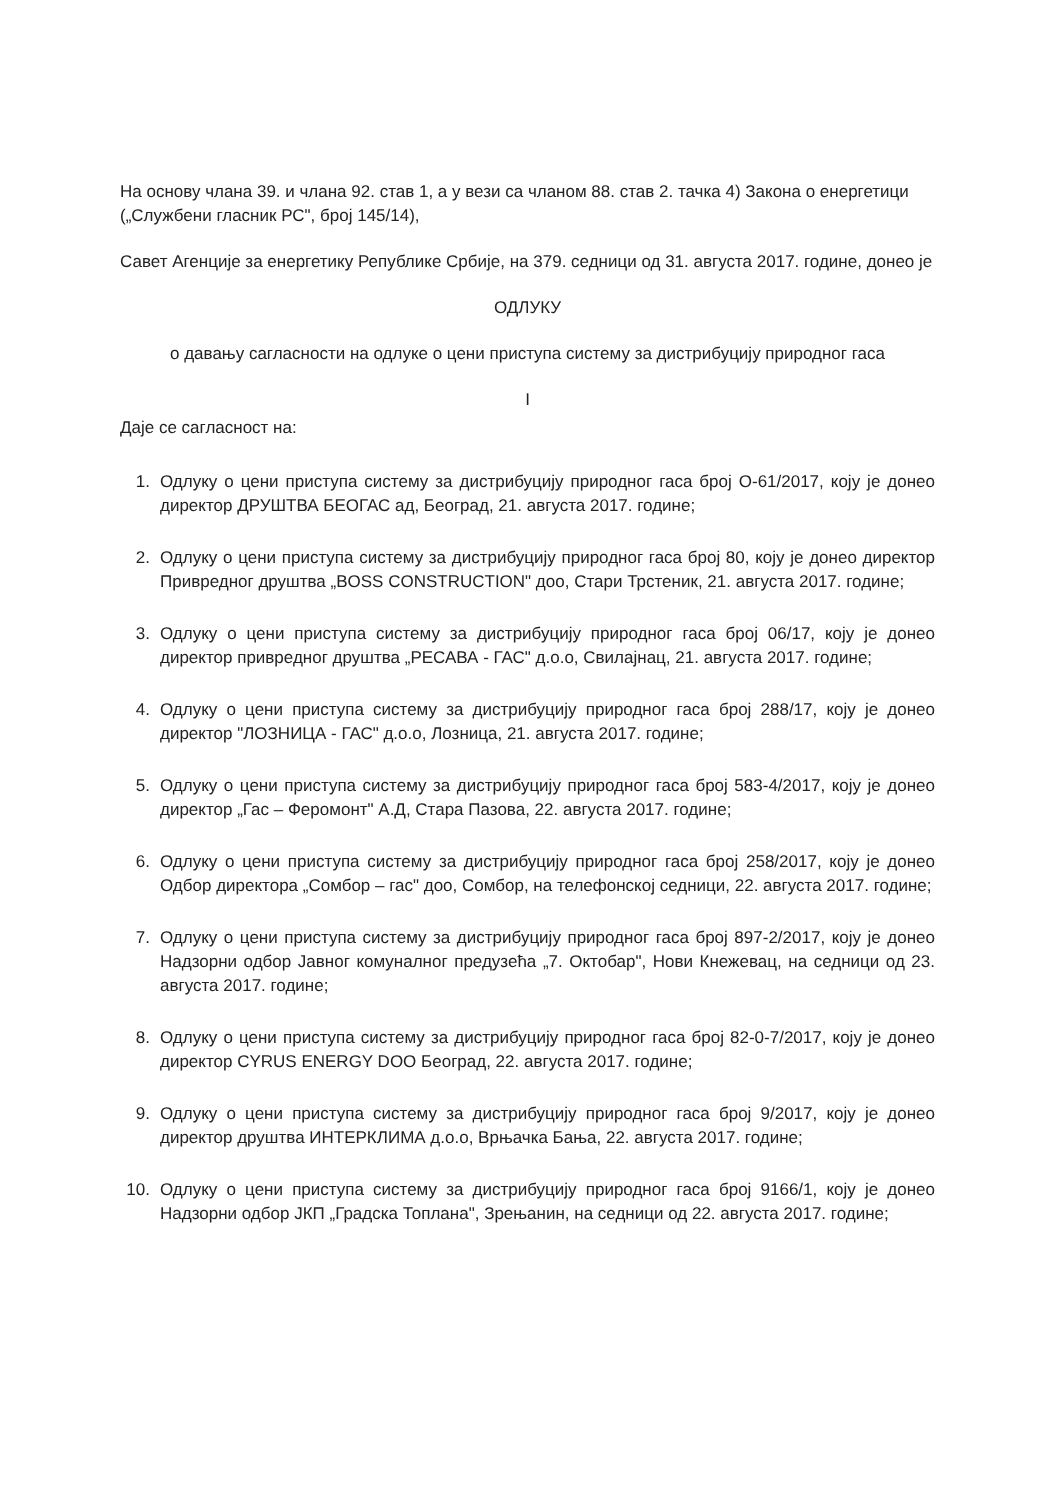На основу члана 39. и члана 92. став 1, а у вези са чланом 88. став 2. тачка 4) Закона о енергетици („Службени гласник РС", број 145/14),
Савет Агенције за енергетику Републике Србије, на 379. седници од 31. августа 2017. године, донео је
ОДЛУКУ
о давању сагласности на одлуке о цени приступа систему за дистрибуцију природног гаса
I
Даје се сагласност на:
1. Одлуку о цени приступа систему за дистрибуцију природног гаса број О-61/2017, коју је донео директор ДРУШТВА БЕОГАС ад, Београд, 21. августа 2017. године;
2. Одлуку о цени приступа систему за дистрибуцију природног гаса број 80, коју је донео директор Привредног друштва „BOSS CONSTRUCTION" доо, Стари Трстеник, 21. августа 2017. године;
3. Одлуку о цени приступа систему за дистрибуцију природног гаса број 06/17, коју је донео директор привредног друштва „РЕСАВА - ГАС" д.о.о, Свилајнац, 21. августа 2017. године;
4. Одлуку о цени приступа систему за дистрибуцију природног гаса број 288/17, коју је донео директор "ЛОЗНИЦА - ГАС" д.о.о, Лозница, 21. августа 2017. године;
5. Одлуку о цени приступа систему за дистрибуцију природног гаса број 583-4/2017, коју је донео директор „Гас – Феромонт" А.Д, Стара Пазова, 22. августа 2017. године;
6. Одлуку о цени приступа систему за дистрибуцију природног гаса број 258/2017, коју је донео Одбор директора „Сомбор – гас" доо, Сомбор, на телефонској седници, 22. августа 2017. године;
7. Одлуку о цени приступа систему за дистрибуцију природног гаса број 897-2/2017, коју је донео Надзорни одбор Јавног комуналног предузећа „7. Октобар", Нови Кнежевац, на седници од 23. августа 2017. године;
8. Одлуку о цени приступа систему за дистрибуцију природног гаса број 82-0-7/2017, коју је донео директор CYRUS ENERGY DOO Београд, 22. августа 2017. године;
9. Одлуку о цени приступа систему за дистрибуцију природног гаса број 9/2017, коју је донео директор друштва ИНТЕРКЛИМА д.о.о, Врњачка Бања, 22. августа 2017. године;
10. Одлуку о цени приступа систему за дистрибуцију природног гаса број 9166/1, коју је донео Надзорни одбор ЈКП „Градска Топлана", Зрењанин, на седници од 22. августа 2017. године;